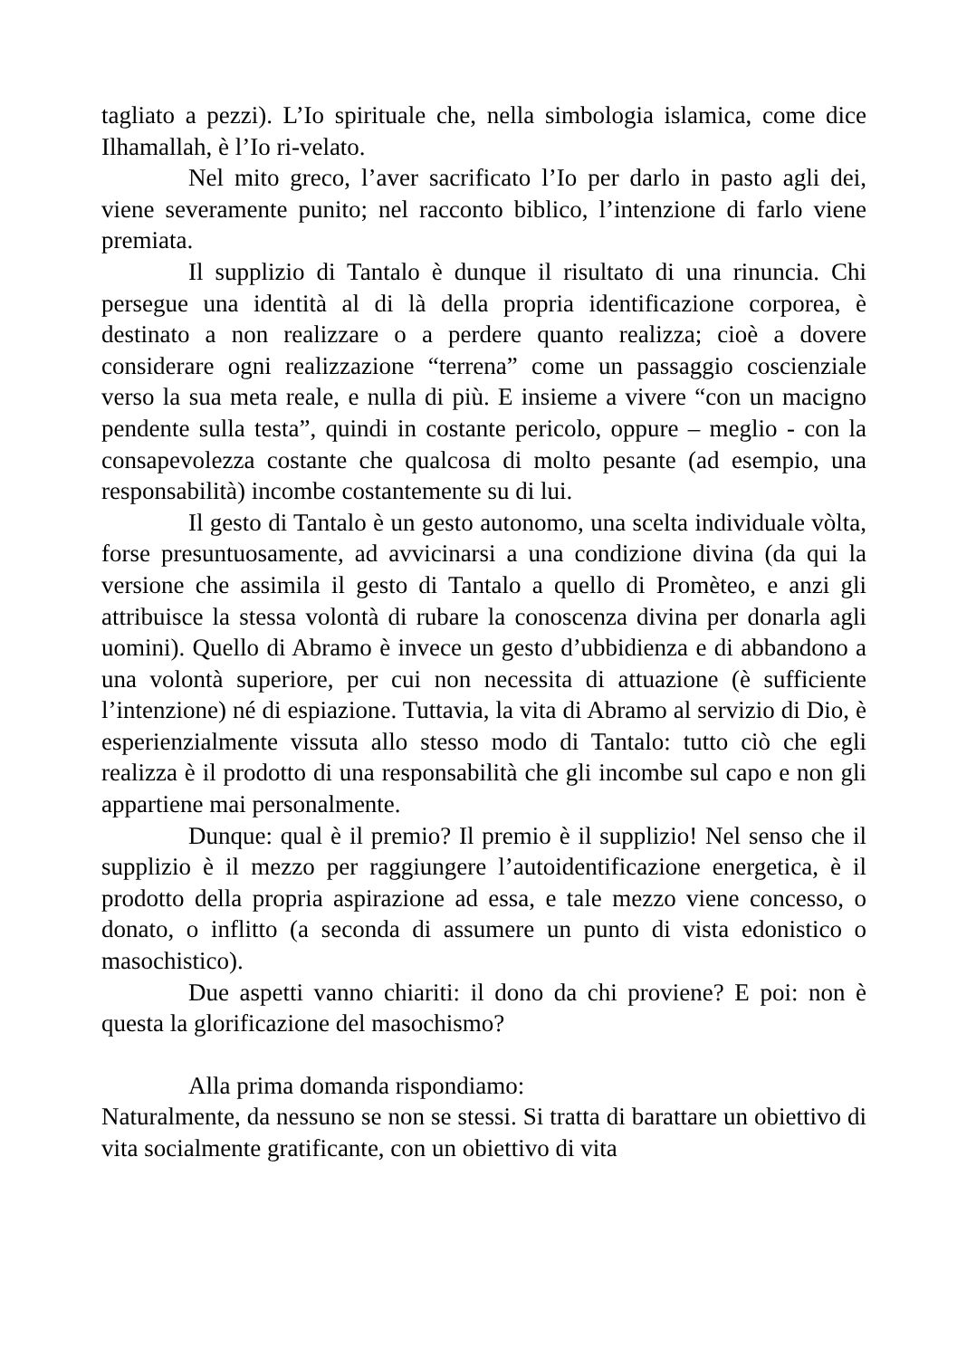tagliato a pezzi). L’Io spirituale che, nella simbologia islamica, come dice Ilhamallah, è l’Io ri-velato.
Nel mito greco, l’aver sacrificato l’Io per darlo in pasto agli dei, viene severamente punito; nel racconto biblico, l’intenzione di farlo viene premiata.
Il supplizio di Tantalo è dunque il risultato di una rinuncia. Chi persegue una identità al di là della propria identificazione corporea, è destinato a non realizzare o a perdere quanto realizza; cioè a dovere considerare ogni realizzazione “terrena” come un passaggio coscienziale verso la sua meta reale, e nulla di più. E insieme a vivere “con un macigno pendente sulla testa”, quindi in costante pericolo, oppure – meglio - con la consapevolezza costante che qualcosa di molto pesante (ad esempio, una responsabilità) incombe costantemente su di lui.
Il gesto di Tantalo è un gesto autonomo, una scelta individuale vòlta, forse presuntuosamente, ad avvicinarsi a una condizione divina (da qui la versione che assimila il gesto di Tantalo a quello di Promèteo, e anzi gli attribuisce la stessa volontà di rubare la conoscenza divina per donarla agli uomini). Quello di Abramo è invece un gesto d’ubbidienza e di abbandono a una volontà superiore, per cui non necessita di attuazione (è sufficiente l’intenzione) né di espiazione. Tuttavia, la vita di Abramo al servizio di Dio, è esperienzialmente vissuta allo stesso modo di Tantalo: tutto ciò che egli realizza è il prodotto di una responsabilità che gli incombe sul capo e non gli appartiene mai personalmente.
Dunque: qual è il premio? Il premio è il supplizio! Nel senso che il supplizio è il mezzo per raggiungere l’autoidentificazione energetica, è il prodotto della propria aspirazione ad essa, e tale mezzo viene concesso, o donato, o inflitto (a seconda di assumere un punto di vista edonistico o masochistico).
Due aspetti vanno chiariti: il dono da chi proviene? E poi: non è questa la glorificazione del masochismo?
Alla prima domanda rispondiamo:
Naturalmente, da nessuno se non se stessi. Si tratta di barattare un obiettivo di vita socialmente gratificante, con un obiettivo di vita